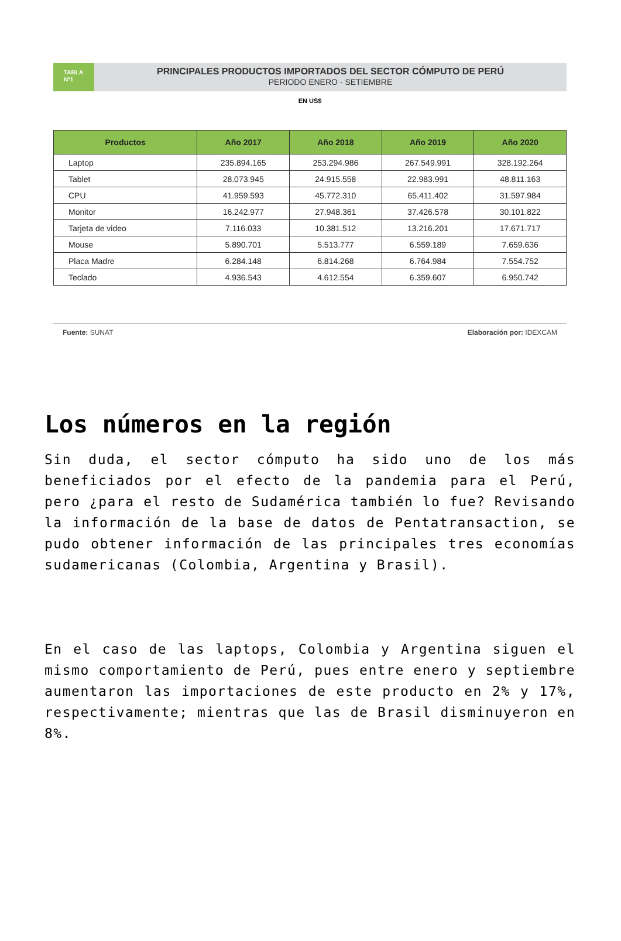TABLA
Nº1
PRINCIPALES PRODUCTOS IMPORTADOS DEL SECTOR CÓMPUTO DE PERÚ
PERIODO ENERO - SETIEMBRE
EN US$
| Productos | Año 2017 | Año 2018 | Año 2019 | Año 2020 |
| --- | --- | --- | --- | --- |
| Laptop | 235.894.165 | 253.294.986 | 267.549.991 | 328.192.264 |
| Tablet | 28.073.945 | 24.915.558 | 22.983.991 | 48.811.163 |
| CPU | 41.959.593 | 45.772.310 | 65.411.402 | 31.597.984 |
| Monitor | 16.242.977 | 27.948.361 | 37.426.578 | 30.101.822 |
| Tarjeta de video | 7.116.033 | 10.381.512 | 13.216.201 | 17.671.717 |
| Mouse | 5.890.701 | 5.513.777 | 6.559.189 | 7.659.636 |
| Placa Madre | 6.284.148 | 6.814.268 | 6.764.984 | 7.554.752 |
| Teclado | 4.936.543 | 4.612.554 | 6.359.607 | 6.950.742 |
Fuente: SUNAT Elaboración por: IDEXCAM
Los números en la región
Sin duda, el sector cómputo ha sido uno de los más beneficiados por el efecto de la pandemia para el Perú, pero ¿para el resto de Sudamérica también lo fue? Revisando la información de la base de datos de Pentatransaction, se pudo obtener información de las principales tres economías sudamericanas (Colombia, Argentina y Brasil).
En el caso de las laptops, Colombia y Argentina siguen el mismo comportamiento de Perú, pues entre enero y septiembre aumentaron las importaciones de este producto en 2% y 17%, respectivamente; mientras que las de Brasil disminuyeron en 8%.